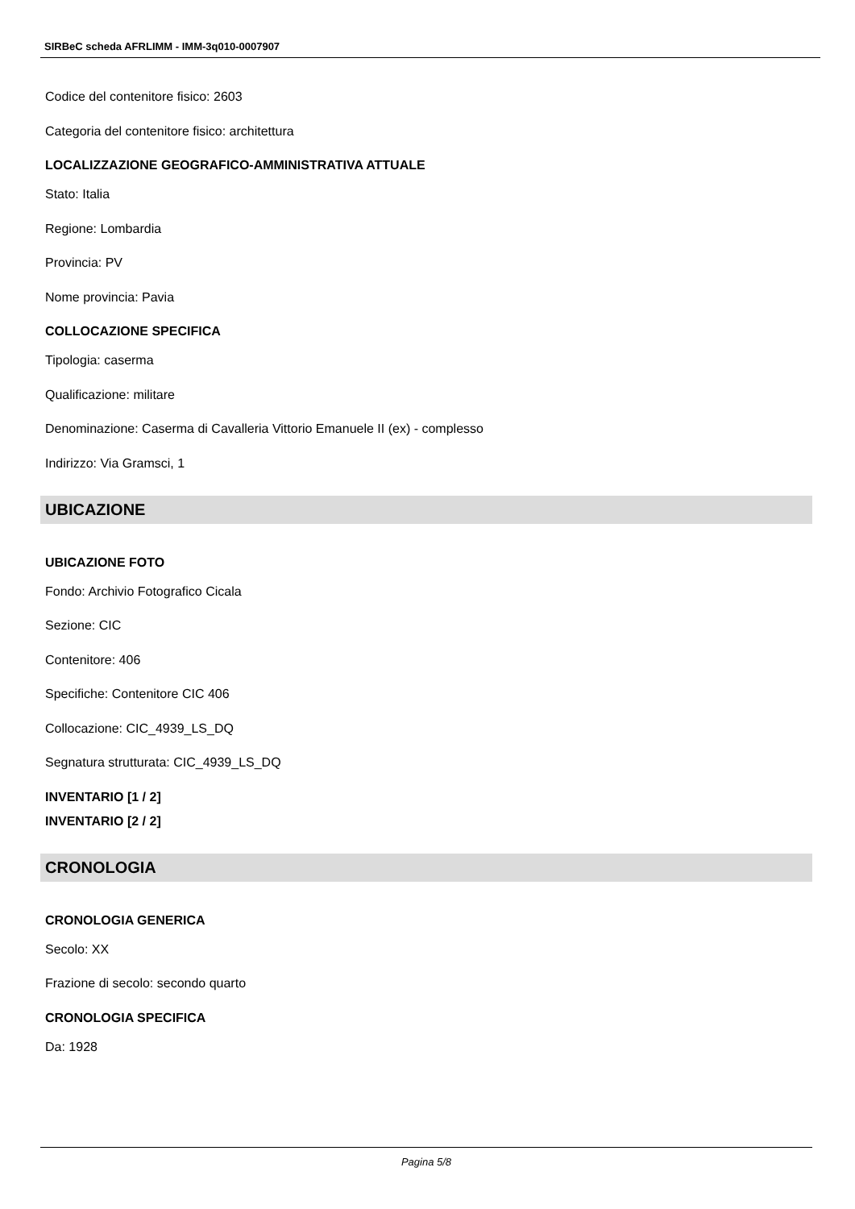SIRBeC scheda AFRLIMM - IMM-3q010-0007907
Codice del contenitore fisico: 2603
Categoria del contenitore fisico: architettura
LOCALIZZAZIONE GEOGRAFICO-AMMINISTRATIVA ATTUALE
Stato: Italia
Regione: Lombardia
Provincia: PV
Nome provincia: Pavia
COLLOCAZIONE SPECIFICA
Tipologia: caserma
Qualificazione: militare
Denominazione: Caserma di Cavalleria Vittorio Emanuele II (ex) - complesso
Indirizzo: Via Gramsci, 1
UBICAZIONE
UBICAZIONE FOTO
Fondo: Archivio Fotografico Cicala
Sezione: CIC
Contenitore: 406
Specifiche: Contenitore CIC 406
Collocazione: CIC_4939_LS_DQ
Segnatura strutturata: CIC_4939_LS_DQ
INVENTARIO [1 / 2]
INVENTARIO [2 / 2]
CRONOLOGIA
CRONOLOGIA GENERICA
Secolo: XX
Frazione di secolo: secondo quarto
CRONOLOGIA SPECIFICA
Da: 1928
Pagina 5/8